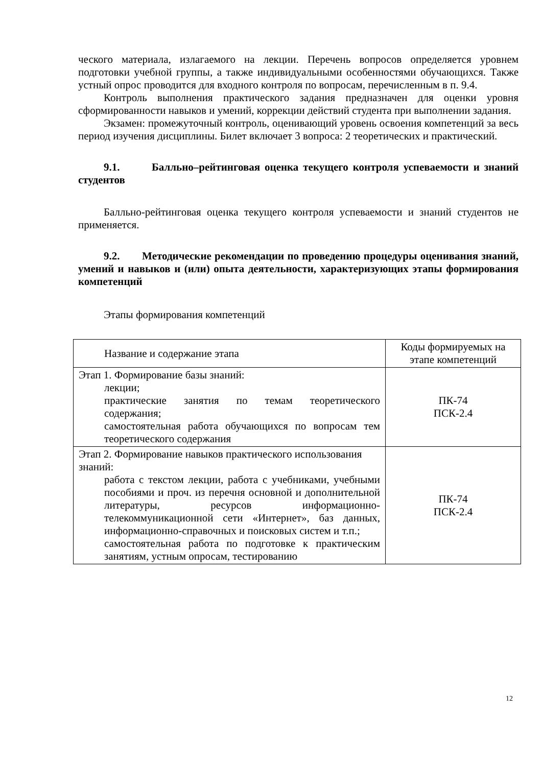ческого материала, излагаемого на лекции. Перечень вопросов определяется уровнем подготовки учебной группы, а также индивидуальными особенностями обучающихся. Также устный опрос проводится для входного контроля по вопросам, перечисленным в п. 9.4.
Контроль выполнения практического задания предназначен для оценки уровня сформированности навыков и умений, коррекции действий студента при выполнении задания.
Экзамен: промежуточный контроль, оценивающий уровень освоения компетенций за весь период изучения дисциплины. Билет включает 3 вопроса: 2 теоретических и практический.
9.1. Балльно–рейтинговая оценка текущего контроля успеваемости и знаний студентов
Балльно-рейтинговая оценка текущего контроля успеваемости и знаний студентов не применяется.
9.2. Методические рекомендации по проведению процедуры оценивания знаний, умений и навыков и (или) опыта деятельности, характеризующих этапы формирования компетенций
Этапы формирования компетенций
| Название и содержание этапа | Коды формируемых на этапе компетенций |
| Этап 1. Формирование базы знаний: лекции; практические занятия по темам теоретического содержания; самостоятельная работа обучающихся по вопросам тем теоретического содержания | ПК-74 ПСК-2.4 |
| Этап 2. Формирование навыков практического использования знаний: работа с текстом лекции, работа с учебниками, учебными пособиями и проч. из перечня основной и дополнительной литературы, ресурсов информационно-телекоммуникационной сети «Интернет», баз данных, информационно-справочных и поисковых систем и т.п.; самостоятельная работа по подготовке к практическим занятиям, устным опросам, тестированию | ПК-74 ПСК-2.4 |
12